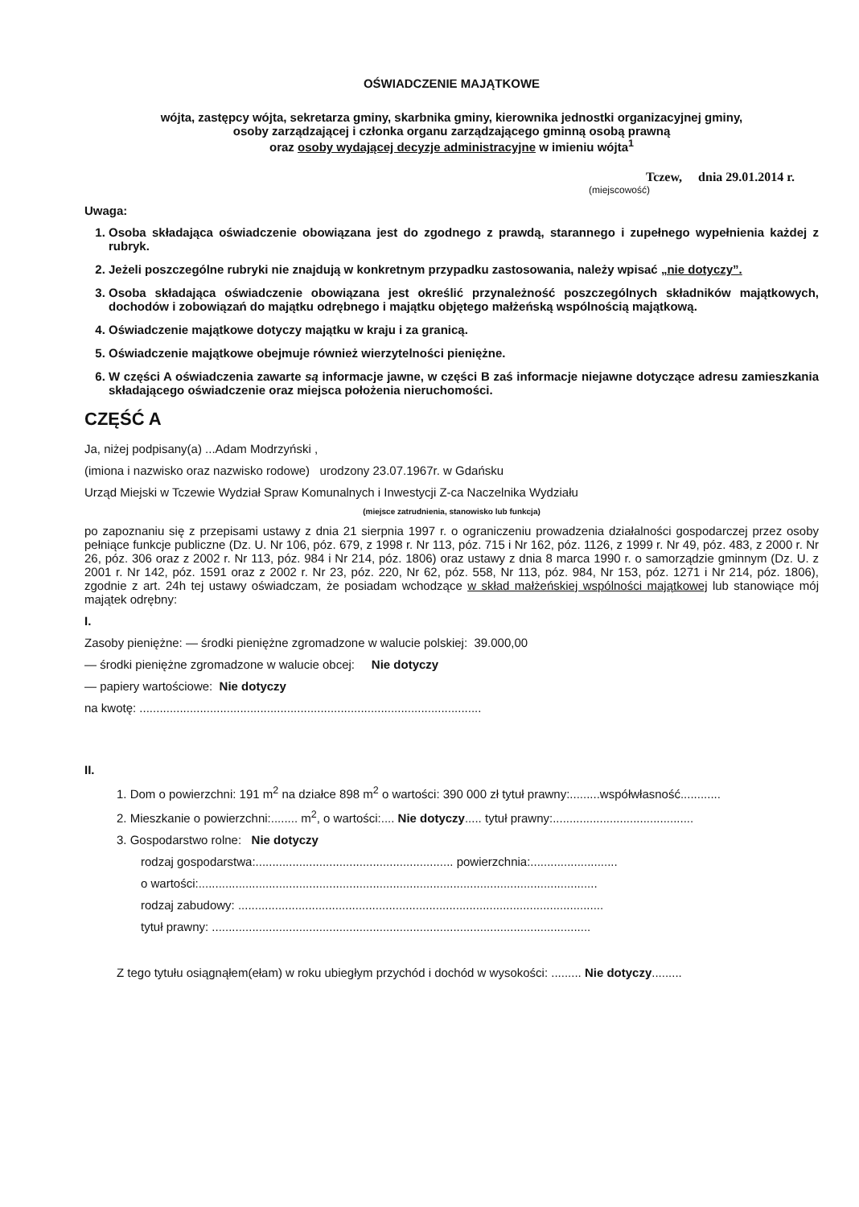OŚWIADCZENIE MAJĄTKOWE
wójta, zastępcy wójta, sekretarza gminy, skarbnika gminy, kierownika jednostki organizacyjnej gminy,
osoby zarządzającej i członka organu zarządzającego gminną osobą prawną
oraz osoby wydającej decyzje administracyjne w imieniu wójta<sup>1</sup>
Tczew, dnia 29.01.2014 r.
(miejscowość)
Uwaga:
1. Osoba składająca oświadczenie obowiązana jest do zgodnego z prawdą, starannego i zupełnego wypełnienia każdej z rubryk.
2. Jeżeli poszczególne rubryki nie znajdują w konkretnym przypadku zastosowania, należy wpisać „nie dotyczy”.
3. Osoba składająca oświadczenie obowiązana jest określić przynależność poszczególnych składników majątkowych, dochodów i zobowiązań do majątku odrębnego i majątku objętego małżeńską wspólnością majątkową.
4. Oświadczenie majątkowe dotyczy majątku w kraju i za granicą.
5. Oświadczenie majątkowe obejmuje również wierzytelności pieniężne.
6. W części A oświadczenia zawarte są informacje jawne, w części B zaś informacje niejawne dotyczące adresu zamieszkania składającego oświadczenie oraz miejsca położenia nieruchomości.
CZĘŚĆ A
Ja, niżej podpisany(a) ...Adam Modrzyński ,
(imiona i nazwisko oraz nazwisko rodowe) urodzony 23.07.1967r. w Gdańsku
Urząd Miejski w Tczewie Wydział Spraw Komunalnych i Inwestycji Z-ca Naczelnika Wydziału
(miejsce zatrudnienia, stanowisko lub funkcja)
po zapoznaniu się z przepisami ustawy z dnia 21 sierpnia 1997 r. o ograniczeniu prowadzenia działalności gospodarczej przez osoby pełniące funkcje publiczne (Dz. U. Nr 106, póz. 679, z 1998 r. Nr 113, póz. 715 i Nr 162, póz. 1126, z 1999 r. Nr 49, póz. 483, z 2000 r. Nr 26, póz. 306 oraz z 2002 r. Nr 113, póz. 984 i Nr 214, póz. 1806) oraz ustawy z dnia 8 marca 1990 r. o samorządzie gminnym (Dz. U. z 2001 r. Nr 142, póz. 1591 oraz z 2002 r. Nr 23, póz. 220, Nr 62, póz. 558, Nr 113, póz. 984, Nr 153, póz. 1271 i Nr 214, póz. 1806), zgodnie z art. 24h tej ustawy oświadczam, że posiadam wchodzące w skład małżeńskiej wspólności majątkowej lub stanowiące mój majątek odrębny:
I.
Zasoby pieniężne: — środki pieniężne zgromadzone w walucie polskiej: 39.000,00
— środki pieniężne zgromadzone w walucie obcej: Nie dotyczy
— papiery wartościowe: Nie dotyczy
na kwotę: ......................................................................................................
II.
1. Dom o powierzchni: 191 m<sup>2</sup> na działce 898 m<sup>2</sup> o wartości: 390 000 zł tytuł prawny:.........współwłasność............
2. Mieszkanie o powierzchni:........ m<sup>2</sup>, o wartości:.... Nie dotyczy..... tytuł prawny:..........................................
3. Gospodarstwo rolne: Nie dotyczy
rodzaj gospodarstwa:........................................................... powierzchnia:..........................
o wartości:.......................................................................................................................
rodzaj zabudowy: .............................................................................................................
tytuł prawny: .................................................................................................................
Z tego tytułu osiągnąłem(ełam) w roku ubiegłym przychód i dochód w wysokości: ......... Nie dotyczy.........